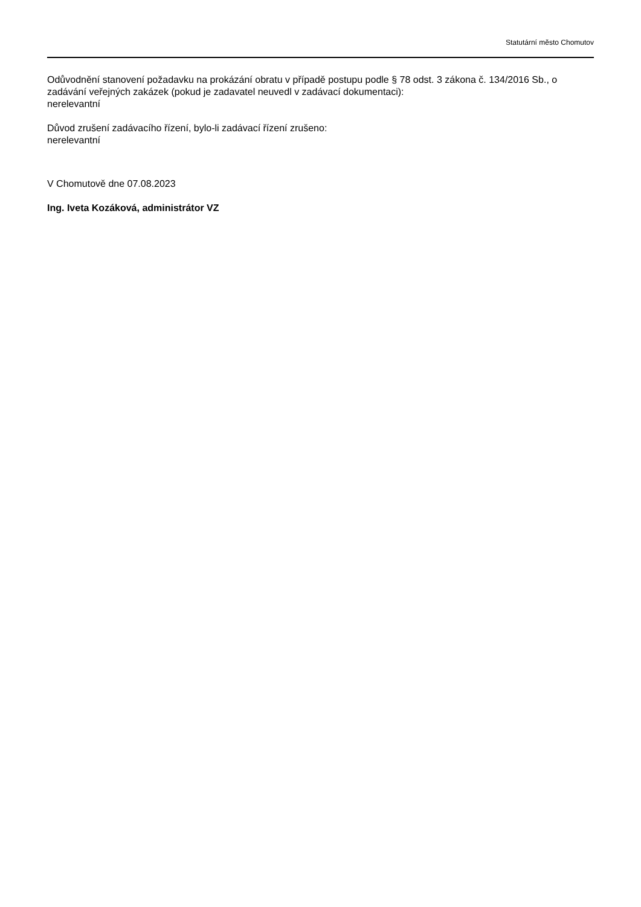Statutární město Chomutov
Odůvodnění stanovení požadavku na prokázání obratu v případě postupu podle § 78 odst. 3 zákona č. 134/2016 Sb., o zadávání veřejných zakázek (pokud je zadavatel neuvedl v zadávací dokumentaci):
nerelevantní
Důvod zrušení zadávacího řízení, bylo-li zadávací řízení zrušeno:
nerelevantní
V Chomutově dne 07.08.2023
Ing. Iveta Kozáková, administrátor VZ